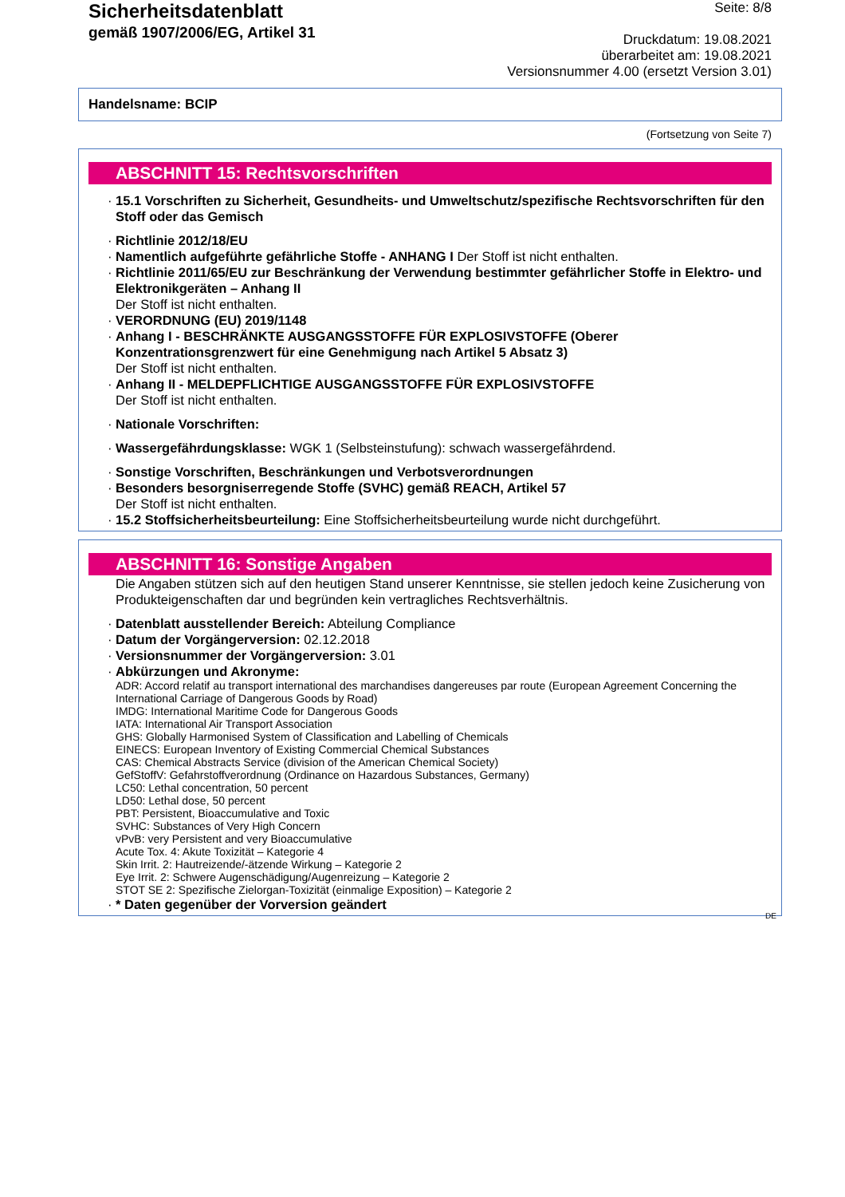Sicherheitsdatenblatt
gemäß 1907/2006/EG, Artikel 31
Seite: 8/8
Druckdatum: 19.08.2021
überarbeitet am: 19.08.2021
Versionsnummer 4.00 (ersetzt Version 3.01)
Handelsname: BCIP
(Fortsetzung von Seite 7)
ABSCHNITT 15: Rechtsvorschriften
· 15.1 Vorschriften zu Sicherheit, Gesundheits- und Umweltschutz/spezifische Rechtsvorschriften für den Stoff oder das Gemisch
· Richtlinie 2012/18/EU
· Namentlich aufgeführte gefährliche Stoffe - ANHANG I Der Stoff ist nicht enthalten.
· Richtlinie 2011/65/EU zur Beschränkung der Verwendung bestimmter gefährlicher Stoffe in Elektro- und Elektronikgeräten – Anhang II
Der Stoff ist nicht enthalten.
· VERORDNUNG (EU) 2019/1148
· Anhang I - BESCHRÄNKTE AUSGANGSSTOFFE FÜR EXPLOSIVSTOFFE (Oberer Konzentrationsgrenzwert für eine Genehmigung nach Artikel 5 Absatz 3)
Der Stoff ist nicht enthalten.
· Anhang II - MELDEPFLICHTIGE AUSGANGSSTOFFE FÜR EXPLOSIVSTOFFE
Der Stoff ist nicht enthalten.
· Nationale Vorschriften:
· Wassergefährdungsklasse: WGK 1 (Selbsteinstufung): schwach wassergefährdend.
· Sonstige Vorschriften, Beschränkungen und Verbotsverordnungen
· Besonders besorgniserregende Stoffe (SVHC) gemäß REACH, Artikel 57
Der Stoff ist nicht enthalten.
· 15.2 Stoffsicherheitsbeurteilung: Eine Stoffsicherheitsbeurteilung wurde nicht durchgeführt.
ABSCHNITT 16: Sonstige Angaben
Die Angaben stützen sich auf den heutigen Stand unserer Kenntnisse, sie stellen jedoch keine Zusicherung von Produkteigenschaften dar und begründen kein vertragliches Rechtsverhältnis.
· Datenblatt ausstellender Bereich: Abteilung Compliance
· Datum der Vorgängerversion: 02.12.2018
· Versionsnummer der Vorgängerversion: 3.01
· Abkürzungen und Akronyme:
ADR: Accord relatif au transport international des marchandises dangereuses par route (European Agreement Concerning the International Carriage of Dangerous Goods by Road)
IMDG: International Maritime Code for Dangerous Goods
IATA: International Air Transport Association
GHS: Globally Harmonised System of Classification and Labelling of Chemicals
EINECS: European Inventory of Existing Commercial Chemical Substances
CAS: Chemical Abstracts Service (division of the American Chemical Society)
GefStoffV: Gefahrstoffverordnung (Ordinance on Hazardous Substances, Germany)
LC50: Lethal concentration, 50 percent
LD50: Lethal dose, 50 percent
PBT: Persistent, Bioaccumulative and Toxic
SVHC: Substances of Very High Concern
vPvB: very Persistent and very Bioaccumulative
Acute Tox. 4: Akute Toxizität – Kategorie 4
Skin Irrit. 2: Hautreizende/-ätzende Wirkung – Kategorie 2
Eye Irrit. 2: Schwere Augenschädigung/Augenreizung – Kategorie 2
STOT SE 2: Spezifische Zielorgan-Toxizität (einmalige Exposition) – Kategorie 2
· * Daten gegenüber der Vorversion geändert
DE